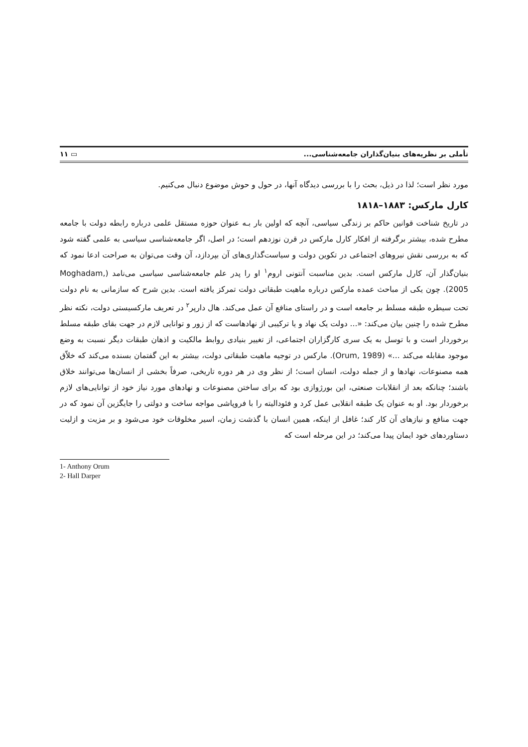تأملی بر نظریه‌های بنیان‌گذاران جامعه‌شناسی... ▭ ۱۱
مورد نظر است؛ لذا در ذیل، بحث را با بررسی دیدگاه آنها، در حول و حوش موضوع دنبال می‌کنیم.
کارل مارکس: ۱۸۸۳–۱۸۱۸
در تاریخ شناخت قوانین حاکم بر زندگی سیاسی، آنچه که اولین بار بـه عنوان حوزه مستقل علمی درباره رابطه دولت با جامعه مطرح شده، بیشتر برگرفته از افکار کارل مارکس در قرن نوزدهم است؛ در اصل، اگر جامعه‌شناسی سیاسی به علمی گفته شود که به بررسی نقش نیروهای اجتماعی در تکوین دولت و سیاست‌گذاری‌های آن بپردازد، آن وقت می‌توان به صراحت ادعا نمود که بنیان‌گذار آن، کارل مارکس است. بدین مناسبت آنتونی اروم<sup>۱</sup> او را پدر علم جامعه‌شناسی سیاسی می‌نامد (Moghadam, 2005). چون یکی از مباحث عمده مارکس درباره ماهیت طبقاتی دولت تمرکز یافته است. بدین شرح که سازمانی به نام دولت تحت سیطره طبقه مسلط بر جامعه است و در راستای منافع آن عمل می‌کند. هال دارپر<sup>۲</sup> در تعریف مارکسیستی دولت، نکته نظر مطرح شده را چنین بیان می‌کند: «... دولت یک نهاد و یا ترکیبی از نهادهاست که از زور و توانایی لازم در جهت بقای طبقه مسلط برخوردار است و با توسل به یک سری کارگزاران اجتماعی، از تغییر بنیادی روابط مالکیت و اذهان طبقات دیگر نسبت به وضع موجود مقابله می‌کند ...» (Orum, 1989). مارکس در توجیه ماهیت طبقاتی دولت، بیشتر به این گفتمان بسنده می‌کند که خلاّق همه مصنوعات، نهادها و از جمله دولت، انسان است؛ از نظر وی در هر دوره تاریخی، صرفاً بخشی از انسان‌ها می‌توانند خلاق باشند؛ چنانکه بعد از انقلابات صنعتی، این بورژوازی بود که برای ساختن مصنوعات و نهادهای مورد نیاز خود از توانایی‌های لازم برخوردار بود. او به عنوان یک طبقه انقلابی عمل کرد و فئودالیته را با فروپاشی مواجه ساخت و دولتی را جایگزین آن نمود که در جهت منافع و نیازهای آن کار کند؛ غافل از اینکه، همین انسان با گذشت زمان، اسیر مخلوقات خود می‌شود و بر مزیت و ازلیت دستاوردهای خود ایمان پیدا می‌کند؛ در این مرحله است که
1- Anthony Orum
2- Hall Darper